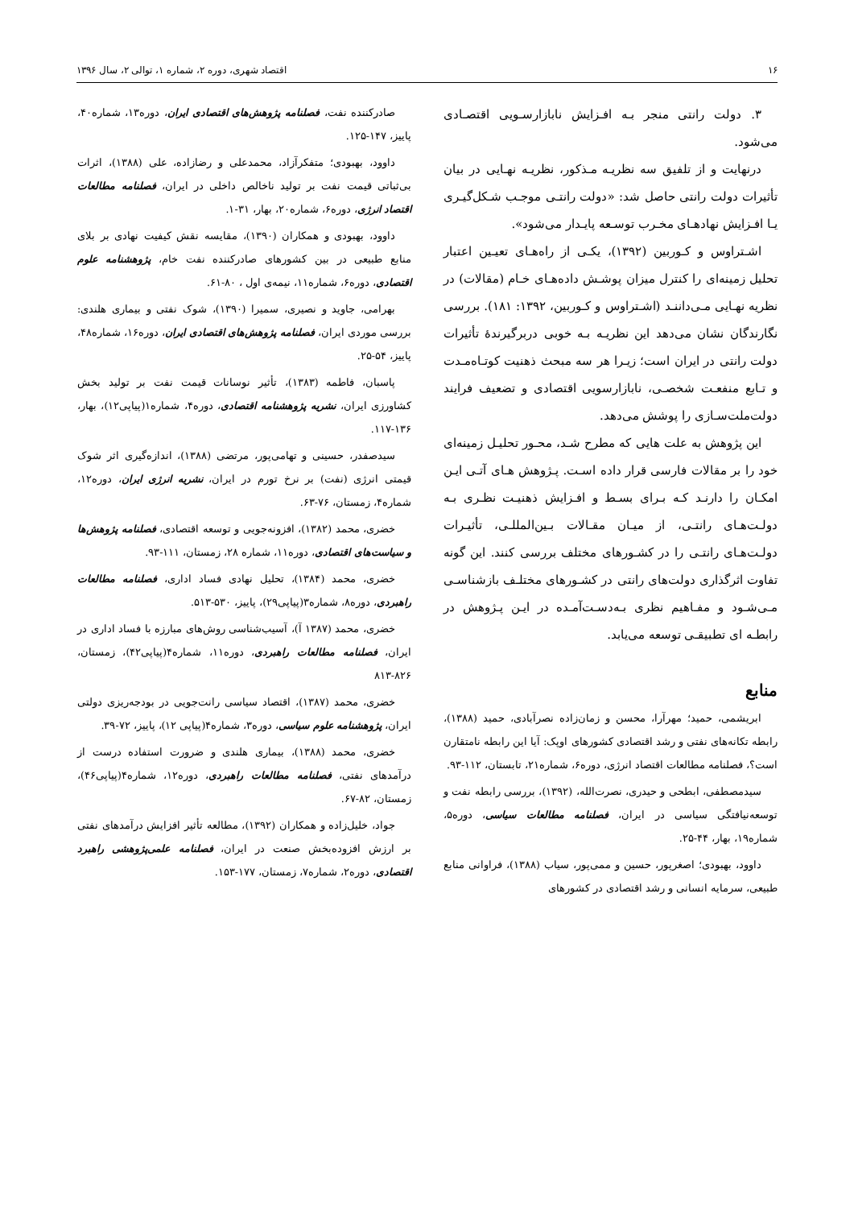۱۶ اقتصاد شهری، دوره ۲، شماره ۱، توالی ۲، سال ۱۳۹۶
۳. دولت رانتی منجر بـه افـزایش نابازارسـویی اقتصـادی می‌شود.
درنهایت و از تلفیق سه نظریـه مـذکور، نظریـه نهـایی در بیان تأثیرات دولت رانتی حاصل شد: «دولت رانتـی موجـب شـکل‌گیـری یـا افـزایش نهادهـای مخـرب توسـعه پایـدار می‌شود».
اشـتراوس و کـوربین (۱۳۹۲)، یکـی از راه‌هـای تعیـین اعتبار تحلیل زمینه‌ای را کنترل میزان پوشـش داده‌هـای خـام (مقالات) در نظریه نهـایی مـی‌داننـد (اشـتراوس و کـوربین، ۱۳۹۲: ۱۸۱). بررسی نگارندگان نشان می‌دهد این نظریـه بـه خوبی دربرگیرندهٔ تأثیرات دولت رانتی در ایران است؛ زیـرا هر سه مبحث ذهنیت کوتـاه‌مـدت و تـابع منفعـت شخصـی، نابازارسویی اقتصادی و تضعیف فرایند دولت‌ملت‌سـازی را پوشش می‌دهد.
این پژوهش به علت هایی که مطرح شـد، محـور تحلیـل زمینه‌ای خود را بر مقالات فارسی قرار داده اسـت. پـژوهش هـای آتـی ایـن امکـان را دارنـد کـه بـرای بسـط و افـزایش ذهنیـت نظـری بـه دولـت‌هـای رانتـی، از میـان مقـالات بـین‌المللـی، تأثیـرات دولـت‌هـای رانتـی را در کشـورهای مختلف بررسی کنند. این گونه تفاوت اثرگذاری دولت‌های رانتی در کشـورهای مختلـف بازشناسـی مـی‌شـود و مفـاهیم نظری بـه‌دسـت‌آمـده در ایـن پـژوهش در رابطـه ای تطبیقـی توسعه می‌یابد.
منابع
ابریشمی، حمید؛ مهرآرا، محسن و زمان‌زاده نصرآبادی، حمید (۱۳۸۸)، رابطه تکانه‌های نفتی و رشد اقتصادی کشورهای اوپک: آیا این رابطه نامتقارن است؟، فصلنامه مطالعات اقتصاد انرژی، دوره۶، شماره۲۱، تابستان، ۱۱۲-۹۳.
سیدمصطفی، ابطحی و حیدری، نصرت‌الله، (۱۳۹۲)، بررسی رابطه نفت و توسعه‌نیافتگی سیاسی در ایران، فصلنامه مطالعات سیاسی، دوره۵، شماره۱۹، بهار، ۴۴-۲۵.
داوود، بهبودی؛ اصغرپور، حسین و ممی‌پور، سیاب (۱۳۸۸)، فراوانی منابع طبیعی، سرمایه انسانی و رشد اقتصادی در کشورهای
صادرکننده نفت، فصلنامه پژوهش‌های اقتصادی ایران، دوره۱۳، شماره۴۰، پاییز، ۱۴۷-۱۲۵.
داوود، بهبودی؛ متفکرآزاد، محمدعلی و رضازاده، علی (۱۳۸۸)، اثرات بی‌ثباتی قیمت نفت بر تولید ناخالص داخلی در ایران، فصلنامه مطالعات اقتصاد انرژی، دوره۶، شماره۲۰، بهار، ۳۱-۱.
داوود، بهبودی و همکاران (۱۳۹۰)، مقایسه نقش کیفیت نهادی بر بلای منابع طبیعی در بین کشورهای صادرکننده نفت خام، پژوهشنامه علوم اقتصادی، دوره۶، شماره۱۱، نیمه‌ی اول ، ۸۰-۶۱.
بهرامی، جاوید و نصیری، سمیرا (۱۳۹۰)، شوک نفتی و بیماری هلندی: بررسی موردی ایران، فصلنامه پژوهش‌های اقتصادی ایران، دوره۱۶، شماره۴۸، پاییز، ۵۴-۲۵.
پاسبان، فاطمه (۱۳۸۳)، تأثیر نوسانات قیمت نفت بر تولید بخش کشاورزی ایران، نشریه پژوهشنامه اقتصادی، دوره۴، شماره۱(پیاپی۱۲)، بهار، ۱۳۶-۱۱۷.
سیدصفدر، حسینی و تهامی‌پور، مرتضی (۱۳۸۸)، اندازه‌گیری اثر شوک قیمتی انرژی (نفت) بر نرخ تورم در ایران، نشریه انرژی ایران، دوره۱۲، شماره۴، زمستان، ۷۶-۶۳.
خضری، محمد (۱۳۸۲)، افزونه‌جویی و توسعه اقتصادی، فصلنامه پژوهش‌ها و سیاست‌های اقتصادی، دوره۱۱، شماره ۲۸، زمستان، ۱۱۱-۹۳.
خضری، محمد (۱۳۸۴)، تحلیل نهادی فساد اداری، فصلنامه مطالعات راهبردی، دوره۸، شماره۳(پیاپی۲۹)، پاییز، ۵۳۰-۵۱۳.
خضری، محمد (۱۳۸۷ آ)، آسیب‌شناسی روش‌های مبارزه با فساد اداری در ایران، فصلنامه مطالعات راهبردی، دوره۱۱، شماره۴(پیاپی۴۲)، زمستان، ۸۲۶-۸۱۳
خضری، محمد (۱۳۸۷)، اقتصاد سیاسی رانت‌جویی در بودجه‌ریزی دولتی ایران، پژوهشنامه علوم سیاسی، دوره۳، شماره۴(پیاپی ۱۲)، پاییز، ۷۲-۳۹.
خضری، محمد (۱۳۸۸)، بیماری هلندی و ضرورت استفاده درست از درآمدهای نفتی، فصلنامه مطالعات راهبردی، دوره۱۲، شماره۴(پیاپی۴۶)، زمستان، ۸۲-۶۷.
جواد، خلیل‌زاده و همکاران (۱۳۹۲)، مطالعه تأثیر افزایش درآمدهای نفتی بر ارزش افزوده‌بخش صنعت در ایران، فصلنامه علمی‌پژوهشی راهبرد اقتصادی، دوره۲، شماره۷، زمستان، ۱۷۷-۱۵۳.